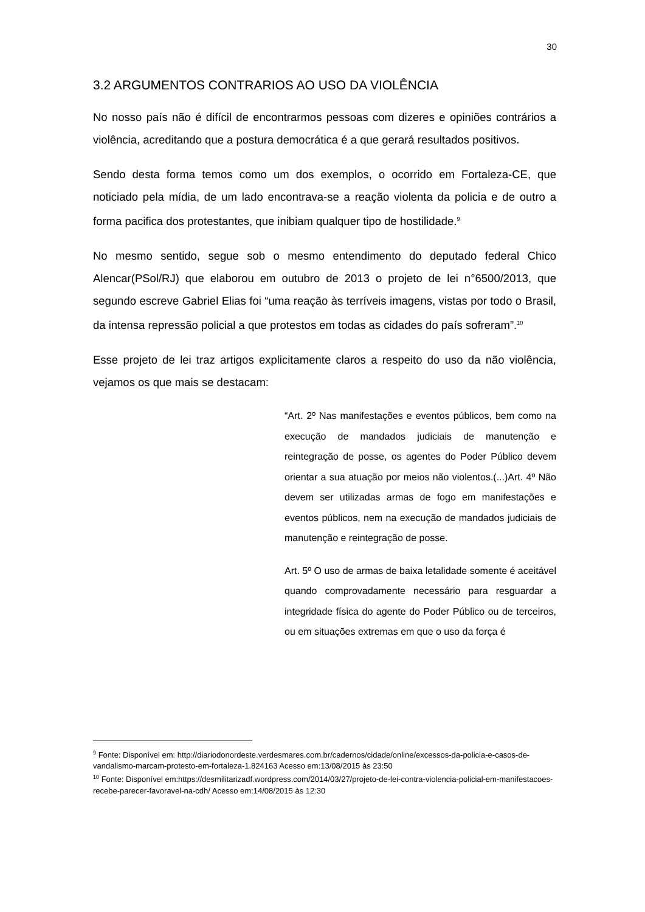30
3.2 ARGUMENTOS CONTRARIOS AO USO DA VIOLÊNCIA
No nosso país não é difícil de encontrarmos pessoas com dizeres e opiniões contrários a violência, acreditando que a postura democrática é a que gerará resultados positivos.
Sendo desta forma temos como um dos exemplos, o ocorrido em Fortaleza-CE, que noticiado pela mídia, de um lado encontrava-se a reação violenta da policia e de outro a forma pacifica dos protestantes, que inibiam qualquer tipo de hostilidade.<sup>9</sup>
No mesmo sentido, segue sob o mesmo entendimento do deputado federal Chico Alencar(PSol/RJ) que elaborou em outubro de 2013 o projeto de lei n°6500/2013, que segundo escreve Gabriel Elias foi “uma reação às terríveis imagens, vistas por todo o Brasil, da intensa repressão policial a que protestos em todas as cidades do país sofreram”.<sup>10</sup>
Esse projeto de lei traz artigos explicitamente claros a respeito do uso da não violência, vejamos os que mais se destacam:
“Art. 2º Nas manifestações e eventos públicos, bem como na execução de mandados judiciais de manutenção e reintegração de posse, os agentes do Poder Público devem orientar a sua atuação por meios não violentos.(...)Art. 4º Não devem ser utilizadas armas de fogo em manifestações e eventos públicos, nem na execução de mandados judiciais de manutenção e reintegração de posse.
Art. 5º O uso de armas de baixa letalidade somente é aceitável quando comprovadamente necessário para resguardar a integridade física do agente do Poder Público ou de terceiros, ou em situações extremas em que o uso da força é
<sup>9</sup> Fonte: Disponível em: http://diariodonordeste.verdesmares.com.br/cadernos/cidade/online/excessos-da-policia-e-casos-de-vandalismo-marcam-protesto-em-fortaleza-1.824163 Acesso em:13/08/2015 às 23:50
<sup>10</sup> Fonte: Disponível em:https://desmilitarizadf.wordpress.com/2014/03/27/projeto-de-lei-contra-violencia-policial-em-manifestacoes-recebe-parecer-favoravel-na-cdh/ Acesso em:14/08/2015 às 12:30